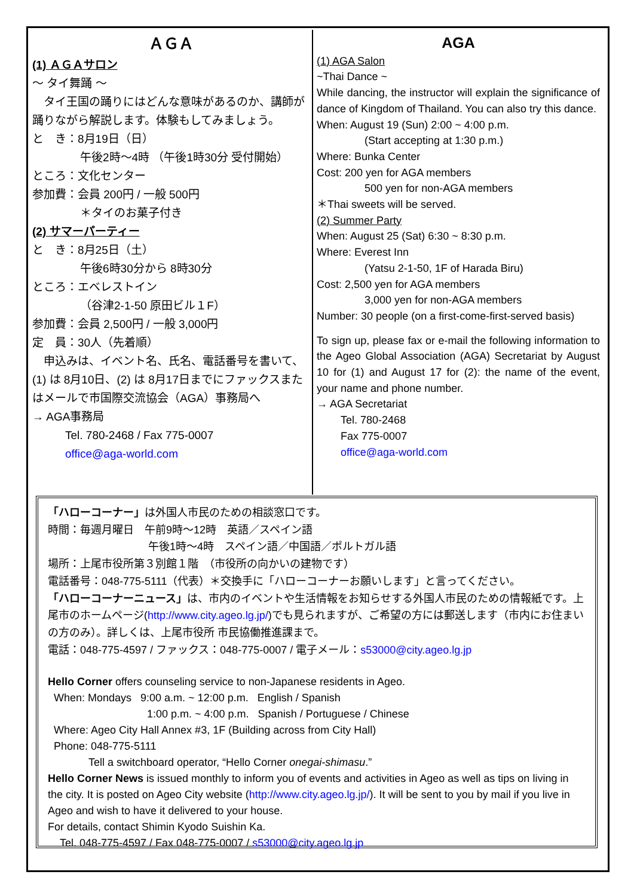ＡＧＡ
(1) ＡＧＡサロン
～ タイ舞踊 ～
　タイ王国の踊りにはどんな意味があるのか、講師が踊りながら解説します。体験もしてみましょう。
と　き：8月19日（日）
午後2時～4時 （午後1時30分 受付開始）
ところ：文化センター
参加費：会員 200円 / 一般 500円
＊タイのお菓子付き
(2) サマーパーティー
と　き：8月25日（土）
午後6時30分から 8時30分
ところ：エベレストイン
（谷津2-1-50 原田ビル１F）
参加費：会員 2,500円 / 一般 3,000円
定　員：30人（先着順）
　申込みは、イベント名、氏名、電話番号を書いて、(1) は 8月10日、(2) は 8月17日までにファックスまたはメールで市国際交流協会（AGA）事務局へ
→ AGA事務局
Tel. 780-2468 / Fax 775-0007
office@aga-world.com
AGA
(1) AGA Salon
~Thai Dance ~
While dancing, the instructor will explain the significance of dance of Kingdom of Thailand. You can also try this dance.
When: August 19 (Sun) 2:00 ~ 4:00 p.m.
(Start accepting at 1:30 p.m.)
Where: Bunka Center
Cost: 200 yen for AGA members
500 yen for non-AGA members
＊Thai sweets will be served.
(2) Summer Party
When: August 25 (Sat) 6:30 ~ 8:30 p.m.
Where: Everest Inn
(Yatsu 2-1-50, 1F of Harada Biru)
Cost: 2,500 yen for AGA members
3,000 yen for non-AGA members
Number: 30 people (on a first-come-first-served basis)
To sign up, please fax or e-mail the following information to the Ageo Global Association (AGA) Secretariat by August 10 for (1) and August 17 for (2): the name of the event, your name and phone number.
→ AGA Secretariat
Tel. 780-2468
Fax 775-0007
office@aga-world.com
「ハローコーナー」は外国人市民のための相談窓口です。
時間：毎週月曜日　午前9時～12時　英語／スペイン語
午後1時～4時　スペイン語／中国語／ポルトガル語
場所：上尾市役所第３別館１階　（市役所の向かいの建物です）
電話番号：048-775-5111（代表）＊交換手に「ハローコーナーお願いします」と言ってください。
「ハローコーナーニュース」は、市内のイベントや生活情報をお知らせする外国人市民のための情報紙です。上尾市のホームページ(http://www.city.ageo.lg.jp/)でも見られますが、ご希望の方には郵送します（市内にお住まいの方のみ）。詳しくは、上尾市役所 市民協働推進課まで。
電話：048-775-4597 / ファックス：048-775-0007 / 電子メール：s53000@city.ageo.lg.jp
Hello Corner offers counseling service to non-Japanese residents in Ageo.
When: Mondays 9:00 a.m. ~ 12:00 p.m. English / Spanish
1:00 p.m. ~ 4:00 p.m. Spanish / Portuguese / Chinese
Where: Ageo City Hall Annex #3, 1F (Building across from City Hall)
Phone: 048-775-5111
Tell a switchboard operator, “Hello Corner onegai-shimasu.”
Hello Corner News is issued monthly to inform you of events and activities in Ageo as well as tips on living in the city. It is posted on Ageo City website (http://www.city.ageo.lg.jp/). It will be sent to you by mail if you live in Ageo and wish to have it delivered to your house.
For details, contact Shimin Kyodo Suishin Ka.
Tel. 048-775-4597 / Fax 048-775-0007 / s53000@city.ageo.lg.jp